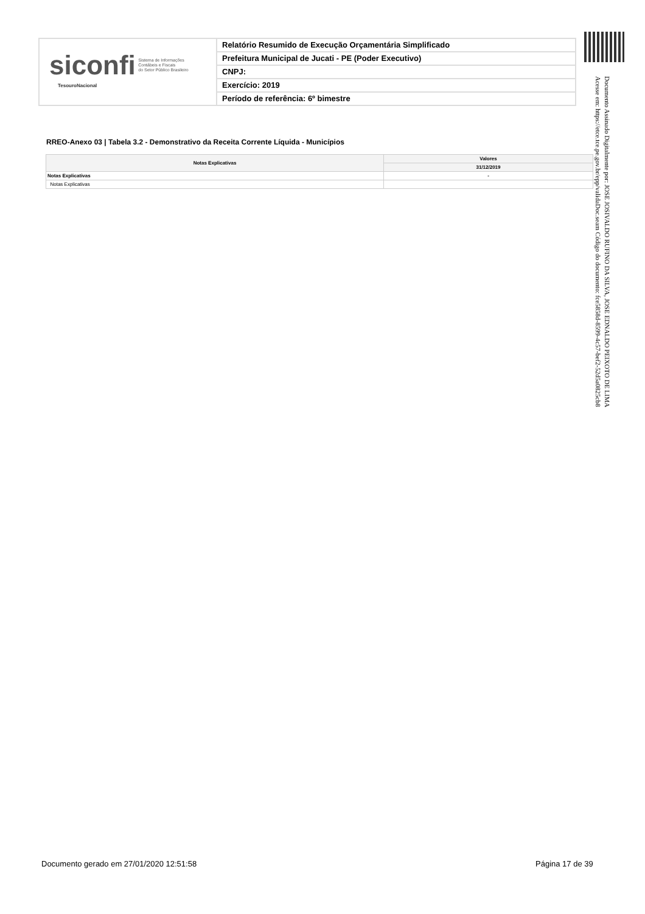siconfi Sistema de Informações
Contábeis e Fiscais
do Setor Público Brasileiro
TesouroNacional
Relatório Resumido de Execução Orçamentária Simplificado
Prefeitura Municipal de Jucati - PE (Poder Executivo)
CNPJ:
Exercício: 2019
Período de referência: 6º bimestre
Documento Assinado Digitalmente por: JOSE JOSIVALDO RUFINO DA SILVA, JOSE EDNALDO PEIXOTO DE LIMA
Acesse em: https://etce.tce.pe.gov.br/epp/validaDoc.seam Código do documento: fce5858d-8599-4c57-bef2-52d5a0825cb8
RREO-Anexo 03 | Tabela 3.2 - Demonstrativo da Receita Corrente Líquida - Municípios
| Notas Explicativas | Valores |
| --- | --- |
| | 31/12/2019 |
| Notas Explicativas | - |
| Notas Explicativas | |
Documento gerado em 27/01/2020 12:51:58
Página 17 de 39